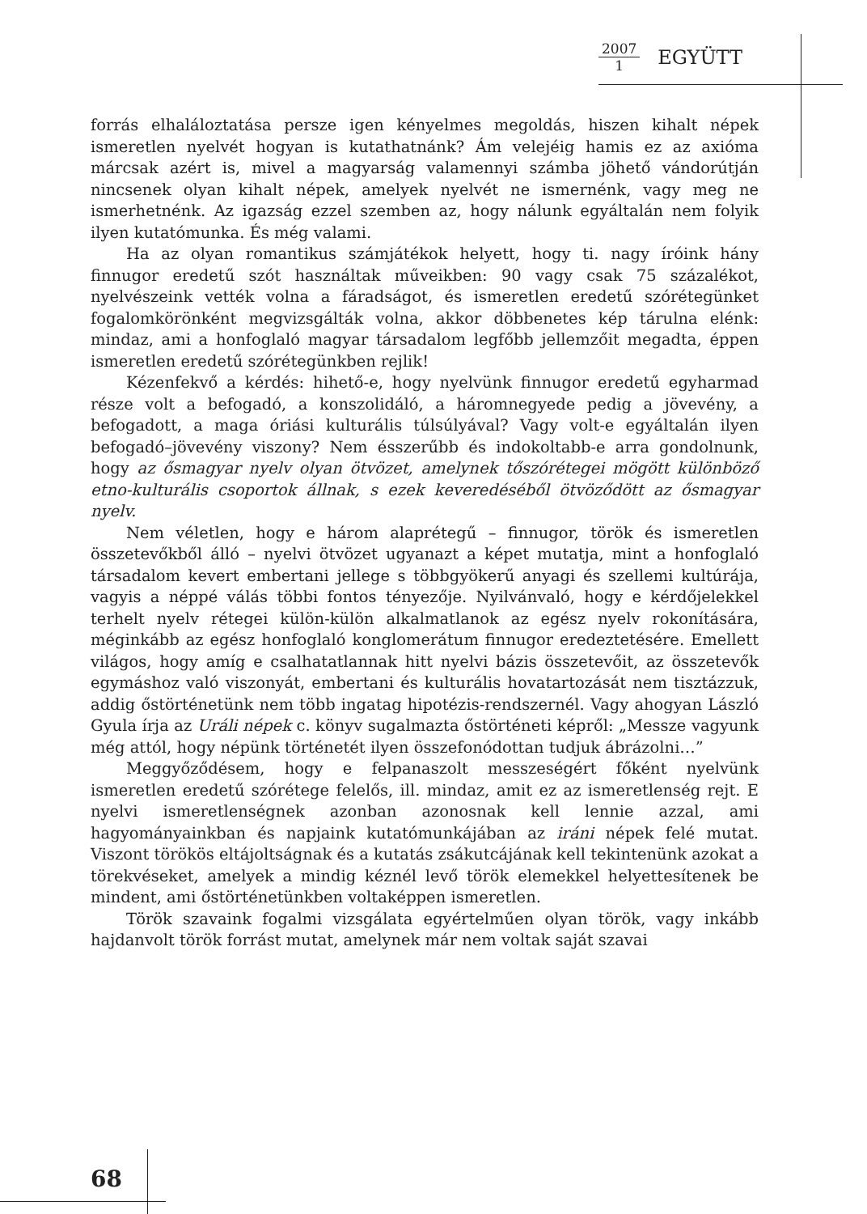2007 1 EGYÜTT
forrás elhaláloztatása persze igen kényelmes megoldás, hiszen kihalt népek ismeretlen nyelvét hogyan is kutathatnánk? Ám velejéig hamis ez az axióma márcsak azért is, mivel a magyarság valamennyi számba jöhető vándorútján nincsenek olyan kihalt népek, amelyek nyelvét ne ismernénk, vagy meg ne ismerhetnénk. Az igazság ezzel szemben az, hogy nálunk egyáltalán nem folyik ilyen kutatómunka. És még valami.
Ha az olyan romantikus számjátékok helyett, hogy ti. nagy íróink hány finnugor eredetű szót használtak műveikben: 90 vagy csak 75 százalékot, nyelvészeink vették volna a fáradságot, és ismeretlen eredetű szórétegünket fogalomkörönként megvizsgálták volna, akkor döbbenetes kép tárulna elénk: mindaz, ami a honfoglaló magyar társadalom legfőbb jellemzőit megadta, éppen ismeretlen eredetű szórétegünkben rejlik!
Kézenfekvő a kérdés: hihető-e, hogy nyelvünk finnugor eredetű egyharmad része volt a befogadó, a konszolidáló, a háromnegyede pedig a jövevény, a befogadott, a maga óriási kulturális túlsúlyával? Vagy volt-e egyáltalán ilyen befogadó–jövevény viszony? Nem ésszerűbb és indokoltabb-e arra gondolnunk, hogy az ősmagyar nyelv olyan ötvözet, amelynek tőszórétegei mögött különböző etno-kulturális csoportok állnak, s ezek keveredéséből ötvöződött az ősmagyar nyelv.
Nem véletlen, hogy e három alaprétegű – finnugor, török és ismeretlen összetevőkből álló – nyelvi ötvözet ugyanazt a képet mutatja, mint a honfoglaló társadalom kevert embertani jellege s többgyökerű anyagi és szellemi kultúrája, vagyis a néppé válás többi fontos tényezője. Nyilvánvaló, hogy e kérdőjelekkel terhelt nyelv rétegei külön-külön alkalmatlanok az egész nyelv rokonítására, méginkább az egész honfoglaló konglomerátum finnugor eredeztetésére. Emellett világos, hogy amíg e csalhatatlannak hitt nyelvi bázis összetevőit, az összetevők egymáshoz való viszonyát, embertani és kulturális hovatartozását nem tisztázzuk, addig őstörténetünk nem több ingatag hipotézis-rendszernél. Vagy ahogyan László Gyula írja az Uráli népek c. könyv sugalmazta őstörténeti képről: „Messze vagyunk még attól, hogy népünk történetét ilyen összefonódottan tudjuk ábrázolni…”
Meggyőződésem, hogy e felpanaszolt messzeségért főként nyelvünk ismeretlen eredetű szórétege felelős, ill. mindaz, amit ez az ismeretlenség rejt. E nyelvi ismeretlenségnek azonban azonosnak kell lennie azzal, ami hagyományainkban és napjaink kutatómunkájában az iráni népek felé mutat. Viszont törökös eltájoltságnak és a kutatás zsákutcájának kell tekintenünk azokat a törekvéseket, amelyek a mindig kéznél levő török elemekkel helyettesítenek be mindent, ami őstörténetünkben voltaképpen ismeretlen.
Török szavaink fogalmi vizsgálata egyértelműen olyan török, vagy inkább hajdanvolt török forrást mutat, amelynek már nem voltak saját szavai
68